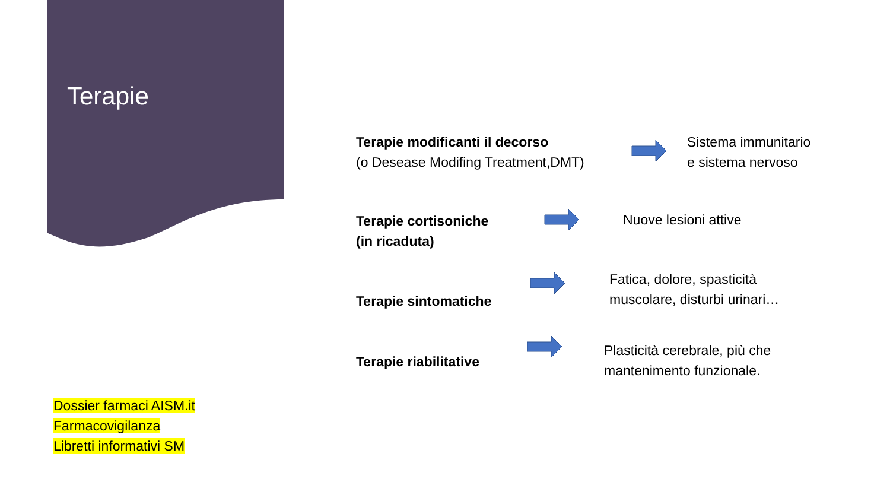Terapie
Terapie modificanti il decorso
(o Desease Modifing Treatment,DMT)
Sistema immunitario
e sistema nervoso
Terapie cortisoniche
(in ricaduta)
Nuove lesioni attive
Terapie sintomatiche
Fatica, dolore, spasticità
muscolare, disturbi urinari…
Terapie riabilitative
Plasticità cerebrale, più che
mantenimento funzionale.
Dossier farmaci AISM.it
Farmacovigilanza
Libretti informativi SM